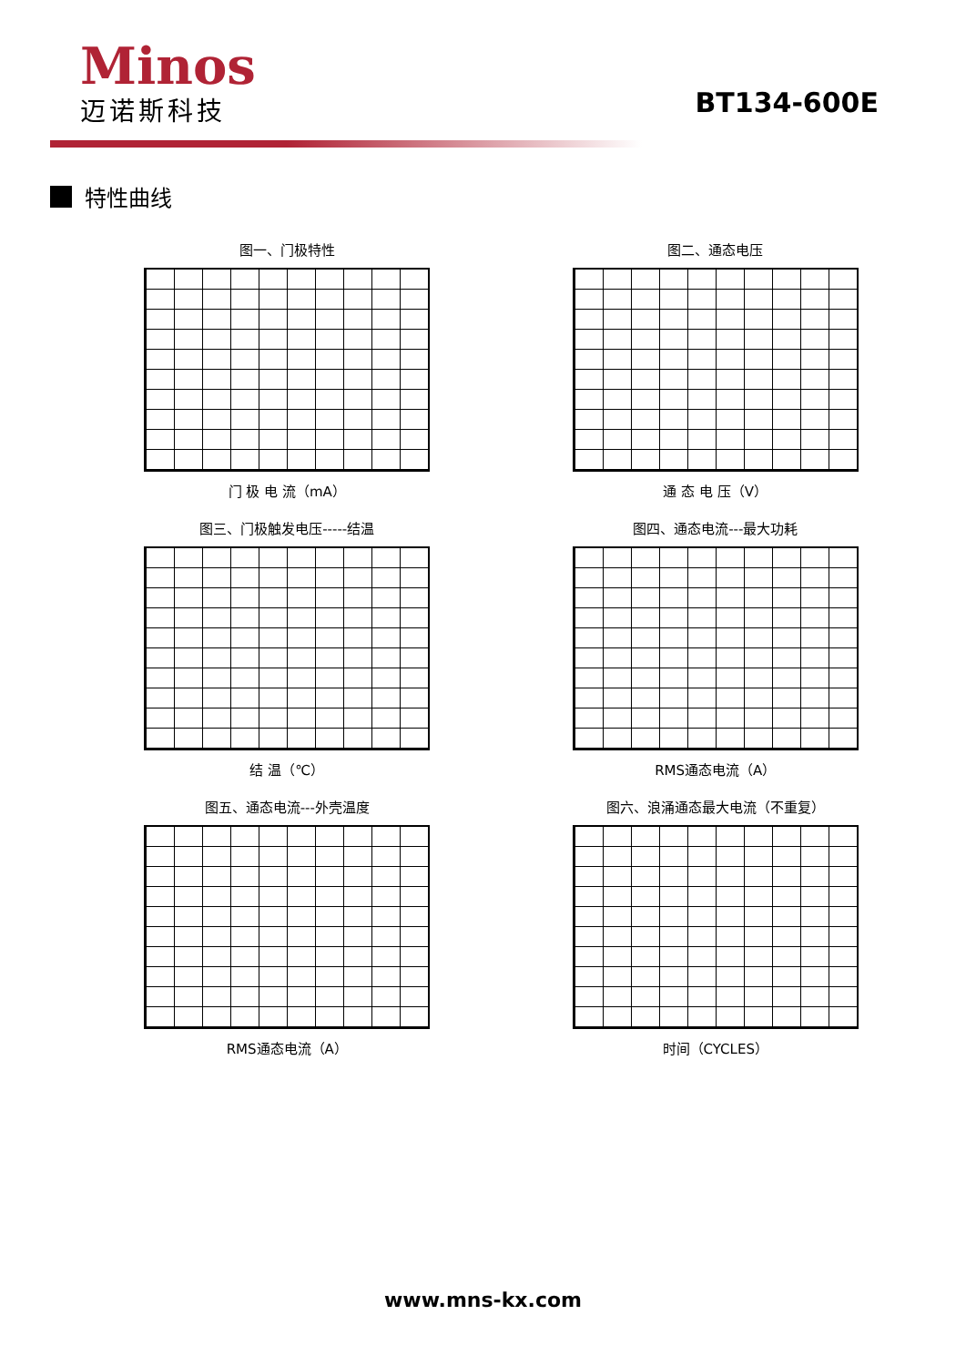Minos
迈诺斯科技
BT134-600E
特性曲线
图一、门极特性
门 极 电 流（mA）
图二、通态电压
通 态 电 压（V）
图三、门极触发电压-----结温
结 温（℃）
图四、通态电流---最大功耗
RMS通态电流（A）
图五、通态电流---外壳温度
RMS通态电流（A）
图六、浪涌通态最大电流（不重复）
时间（CYCLES）
www.mns-kx.com